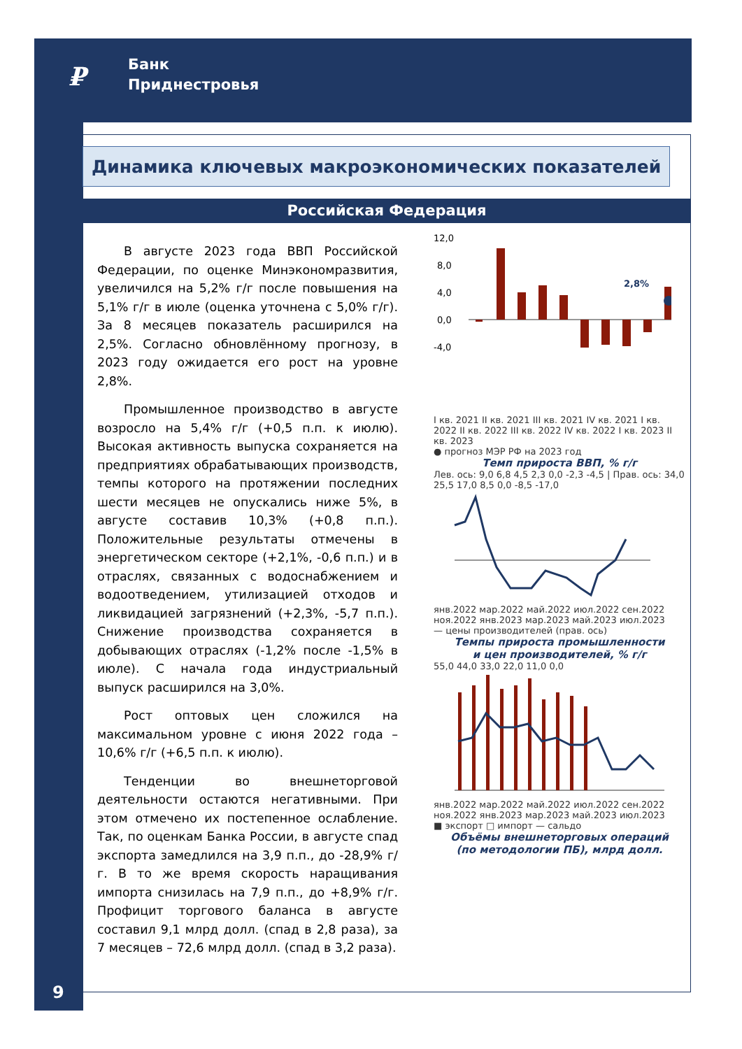₽
Банк
Приднестровья
Динамика ключевых макроэкономических показателей
Российская Федерация
В августе 2023 года ВВП Российской Федерации, по оценке Минэкономразвития, увеличился на 5,2% г/г после повышения на 5,1% г/г в июле (оценка уточнена с 5,0% г/г). За 8 месяцев показатель расширился на 2,5%. Согласно обновлённому прогнозу, в 2023 году ожидается его рост на уровне 2,8%.
Промышленное производство в августе возросло на 5,4% г/г (+0,5 п.п. к июлю). Высокая активность выпуска сохраняется на предприятиях обрабатывающих производств, темпы которого на протяжении последних шести месяцев не опускались ниже 5%, в августе составив 10,3% (+0,8 п.п.). Положительные результаты отмечены в энергетическом секторе (+2,1%, -0,6 п.п.) и в отраслях, связанных с водоснабжением и водоотведением, утилизацией отходов и ликвидацией загрязнений (+2,3%, -5,7 п.п.). Снижение производства сохраняется в добывающих отраслях (-1,2% после -1,5% в июле). С начала года индустриальный выпуск расширился на 3,0%.
Рост оптовых цен сложился на максимальном уровне с июня 2022 года – 10,6% г/г (+6,5 п.п. к июлю).
Тенденции во внешнеторговой деятельности остаются негативными. При этом отмечено их постепенное ослабление. Так, по оценкам Банка России, в августе спад экспорта замедлился на 3,9 п.п., до -28,9% г/г. В то же время скорость наращивания импорта снизилась на 7,9 п.п., до +8,9% г/г. Профицит торгового баланса в августе составил 9,1 млрд долл. (спад в 2,8 раза), за 7 месяцев – 72,6 млрд долл. (спад в 3,2 раза).
12,0
8,0
4,0
0,0
-4,0
2,8%
I кв. 2021 II кв. 2021 III кв. 2021 IV кв. 2021 I кв. 2022 II кв. 2022 III кв. 2022 IV кв. 2022 I кв. 2023 II кв. 2023
● прогноз МЭР РФ на 2023 год
Темп прироста ВВП, % г/г
Лев. ось: 9,0 6,8 4,5 2,3 0,0 -2,3 -4,5 | Прав. ось: 34,0 25,5 17,0 8,5 0,0 -8,5 -17,0
янв.2022 мар.2022 май.2022 июл.2022 сен.2022 ноя.2022 янв.2023 мар.2023 май.2023 июл.2023
— цены производителей (прав. ось)
Темпы прироста промышленности
и цен производителей, % г/г
55,0 44,0 33,0 22,0 11,0 0,0
янв.2022 мар.2022 май.2022 июл.2022 сен.2022 ноя.2022 янв.2023 мар.2023 май.2023 июл.2023
■ экспорт □ импорт — сальдо
Объёмы внешнеторговых операций
(по методологии ПБ), млрд долл.
9